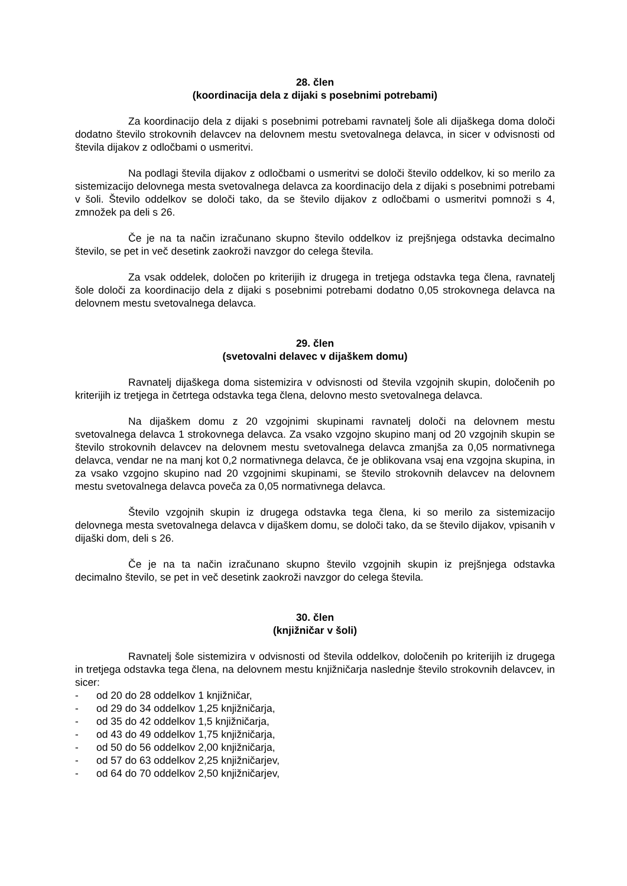28. člen
(koordinacija dela z dijaki s posebnimi potrebami)
Za koordinacijo dela z dijaki s posebnimi potrebami ravnatelj šole ali dijaškega doma določi dodatno število strokovnih delavcev na delovnem mestu svetovalnega delavca, in sicer v odvisnosti od števila dijakov z odločbami o usmeritvi.
Na podlagi števila dijakov z odločbami o usmeritvi se določi število oddelkov, ki so merilo za sistemizacijo delovnega mesta svetovalnega delavca za koordinacijo dela z dijaki s posebnimi potrebami v šoli. Število oddelkov se določi tako, da se število dijakov z odločbami o usmeritvi pomnoži s 4, zmnožek pa deli s 26.
Če je na ta način izračunano skupno število oddelkov iz prejšnjega odstavka decimalno število, se pet in več desetink zaokroži navzgor do celega števila.
Za vsak oddelek, določen po kriterijih iz drugega in tretjega odstavka tega člena, ravnatelj šole določi za koordinacijo dela z dijaki s posebnimi potrebami dodatno 0,05 strokovnega delavca na delovnem mestu svetovalnega delavca.
29. člen
(svetovalni delavec v dijaškem domu)
Ravnatelj dijaškega doma sistemizira v odvisnosti od števila vzgojnih skupin, določenih po kriterijih iz tretjega in četrtega odstavka tega člena, delovno mesto svetovalnega delavca.
Na dijaškem domu z 20 vzgojnimi skupinami ravnatelj določi na delovnem mestu svetovalnega delavca 1 strokovnega delavca. Za vsako vzgojno skupino manj od 20 vzgojnih skupin se število strokovnih delavcev na delovnem mestu svetovalnega delavca zmanjša za 0,05 normativnega delavca, vendar ne na manj kot 0,2 normativnega delavca, če je oblikovana vsaj ena vzgojna skupina, in za vsako vzgojno skupino nad 20 vzgojnimi skupinami, se število strokovnih delavcev na delovnem mestu svetovalnega delavca poveča za 0,05 normativnega delavca.
Število vzgojnih skupin iz drugega odstavka tega člena, ki so merilo za sistemizacijo delovnega mesta svetovalnega delavca v dijaškem domu, se določi tako, da se število dijakov, vpisanih v dijaški dom, deli s 26.
Če je na ta način izračunano skupno število vzgojnih skupin iz prejšnjega odstavka decimalno število, se pet in več desetink zaokroži navzgor do celega števila.
30. člen
(knjižničar v šoli)
Ravnatelj šole sistemizira v odvisnosti od števila oddelkov, določenih po kriterijih iz drugega in tretjega odstavka tega člena, na delovnem mestu knjižničarja naslednje število strokovnih delavcev, in sicer:
- od 20 do 28 oddelkov 1 knjižničar,
- od 29 do 34 oddelkov 1,25 knjižničarja,
- od 35 do 42 oddelkov 1,5 knjižničarja,
- od 43 do 49 oddelkov 1,75 knjižničarja,
- od 50 do 56 oddelkov 2,00 knjižničarja,
- od 57 do 63 oddelkov 2,25 knjižničarjev,
- od 64 do 70 oddelkov 2,50 knjižničarjev,